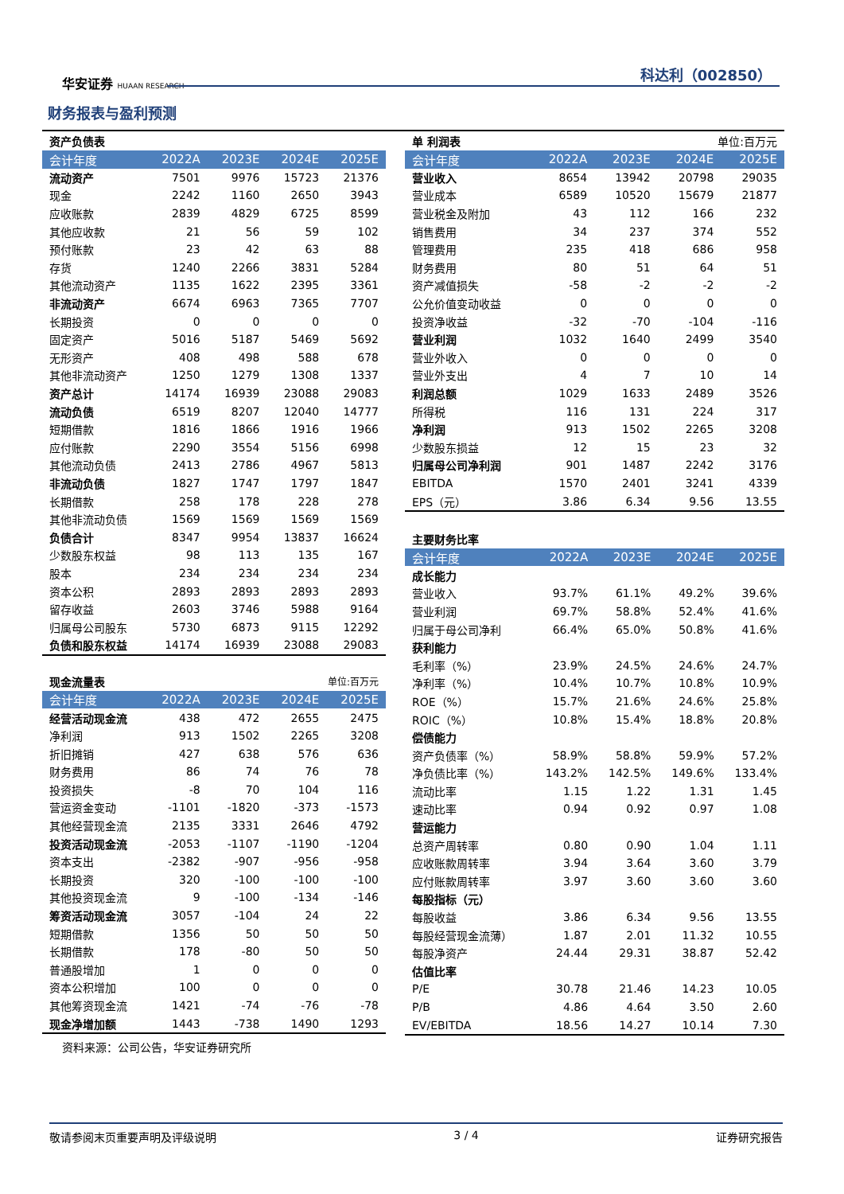华安证券 HUAAN RESEARCH
科达利（002850）
财务报表与盈利预测
| 资产负债表 | | | | |
| 会计年度 | 2022A | 2023E | 2024E | 2025E |
| 流动资产 | 7501 | 9976 | 15723 | 21376 |
| 现金 | 2242 | 1160 | 2650 | 3943 |
| 应收账款 | 2839 | 4829 | 6725 | 8599 |
| 其他应收款 | 21 | 56 | 59 | 102 |
| 预付账款 | 23 | 42 | 63 | 88 |
| 存货 | 1240 | 2266 | 3831 | 5284 |
| 其他流动资产 | 1135 | 1622 | 2395 | 3361 |
| 非流动资产 | 6674 | 6963 | 7365 | 7707 |
| 长期投资 | 0 | 0 | 0 | 0 |
| 固定资产 | 5016 | 5187 | 5469 | 5692 |
| 无形资产 | 408 | 498 | 588 | 678 |
| 其他非流动资产 | 1250 | 1279 | 1308 | 1337 |
| 资产总计 | 14174 | 16939 | 23088 | 29083 |
| 流动负债 | 6519 | 8207 | 12040 | 14777 |
| 短期借款 | 1816 | 1866 | 1916 | 1966 |
| 应付账款 | 2290 | 3554 | 5156 | 6998 |
| 其他流动负债 | 2413 | 2786 | 4967 | 5813 |
| 非流动负债 | 1827 | 1747 | 1797 | 1847 |
| 长期借款 | 258 | 178 | 228 | 278 |
| 其他非流动负债 | 1569 | 1569 | 1569 | 1569 |
| 负债合计 | 8347 | 9954 | 13837 | 16624 |
| 少数股东权益 | 98 | 113 | 135 | 167 |
| 股本 | 234 | 234 | 234 | 234 |
| 资本公积 | 2893 | 2893 | 2893 | 2893 |
| 留存收益 | 2603 | 3746 | 5988 | 9164 |
| 归属母公司股东 | 5730 | 6873 | 9115 | 12292 |
| 负债和股东权益 | 14174 | 16939 | 23088 | 29083 |
| 现金流量表 | | | 单位:百万元 | |
| 会计年度 | 2022A | 2023E | 2024E | 2025E |
| 经营活动现金流 | 438 | 472 | 2655 | 2475 |
| 净利润 | 913 | 1502 | 2265 | 3208 |
| 折旧摊销 | 427 | 638 | 576 | 636 |
| 财务费用 | 86 | 74 | 76 | 78 |
| 投资损失 | -8 | 70 | 104 | 116 |
| 营运资金变动 | -1101 | -1820 | -373 | -1573 |
| 其他经营现金流 | 2135 | 3331 | 2646 | 4792 |
| 投资活动现金流 | -2053 | -1107 | -1190 | -1204 |
| 资本支出 | -2382 | -907 | -956 | -958 |
| 长期投资 | 320 | -100 | -100 | -100 |
| 其他投资现金流 | 9 | -100 | -134 | -146 |
| 筹资活动现金流 | 3057 | -104 | 24 | 22 |
| 短期借款 | 1356 | 50 | 50 | 50 |
| 长期借款 | 178 | -80 | 50 | 50 |
| 普通股增加 | 1 | 0 | 0 | 0 |
| 资本公积增加 | 100 | 0 | 0 | 0 |
| 其他筹资现金流 | 1421 | -74 | -76 | -78 |
| 现金净增加额 | 1443 | -738 | 1490 | 1293 |
资料来源：公司公告，华安证券研究所
| 单 利润表 | | | 单位:百万元 | |
| 会计年度 | 2022A | 2023E | 2024E | 2025E |
| 营业收入 | 8654 | 13942 | 20798 | 29035 |
| 营业成本 | 6589 | 10520 | 15679 | 21877 |
| 营业税金及附加 | 43 | 112 | 166 | 232 |
| 销售费用 | 34 | 237 | 374 | 552 |
| 管理费用 | 235 | 418 | 686 | 958 |
| 财务费用 | 80 | 51 | 64 | 51 |
| 资产减值损失 | -58 | -2 | -2 | -2 |
| 公允价值变动收益 | 0 | 0 | 0 | 0 |
| 投资净收益 | -32 | -70 | -104 | -116 |
| 营业利润 | 1032 | 1640 | 2499 | 3540 |
| 营业外收入 | 0 | 0 | 0 | 0 |
| 营业外支出 | 4 | 7 | 10 | 14 |
| 利润总额 | 1029 | 1633 | 2489 | 3526 |
| 所得税 | 116 | 131 | 224 | 317 |
| 净利润 | 913 | 1502 | 2265 | 3208 |
| 少数股东损益 | 12 | 15 | 23 | 32 |
| 归属母公司净利润 | 901 | 1487 | 2242 | 3176 |
| EBITDA | 1570 | 2401 | 3241 | 4339 |
| EPS（元） | 3.86 | 6.34 | 9.56 | 13.55 |
| 主要财务比率 | | | | |
| 会计年度 | 2022A | 2023E | 2024E | 2025E |
| 成长能力 | | | | |
| 营业收入 | 93.7% | 61.1% | 49.2% | 39.6% |
| 营业利润 | 69.7% | 58.8% | 52.4% | 41.6% |
| 归属于母公司净利 | 66.4% | 65.0% | 50.8% | 41.6% |
| 获利能力 | | | | |
| 毛利率（%） | 23.9% | 24.5% | 24.6% | 24.7% |
| 净利率（%） | 10.4% | 10.7% | 10.8% | 10.9% |
| ROE（%） | 15.7% | 21.6% | 24.6% | 25.8% |
| ROIC（%） | 10.8% | 15.4% | 18.8% | 20.8% |
| 偿债能力 | | | | |
| 资产负债率（%） | 58.9% | 58.8% | 59.9% | 57.2% |
| 净负债比率（%） | 143.2% | 142.5% | 149.6% | 133.4% |
| 流动比率 | 1.15 | 1.22 | 1.31 | 1.45 |
| 速动比率 | 0.94 | 0.92 | 0.97 | 1.08 |
| 营运能力 | | | | |
| 总资产周转率 | 0.80 | 0.90 | 1.04 | 1.11 |
| 应收账款周转率 | 3.94 | 3.64 | 3.60 | 3.79 |
| 应付账款周转率 | 3.97 | 3.60 | 3.60 | 3.60 |
| 每股指标（元） | | | | |
| 每股收益 | 3.86 | 6.34 | 9.56 | 13.55 |
| 每股经营现金流薄） | 1.87 | 2.01 | 11.32 | 10.55 |
| 每股净资产 | 24.44 | 29.31 | 38.87 | 52.42 |
| 估值比率 | | | | |
| P/E | 30.78 | 21.46 | 14.23 | 10.05 |
| P/B | 4.86 | 4.64 | 3.50 | 2.60 |
| EV/EBITDA | 18.56 | 14.27 | 10.14 | 7.30 |
敬请参阅末页重要声明及评级说明 3 / 4 证券研究报告